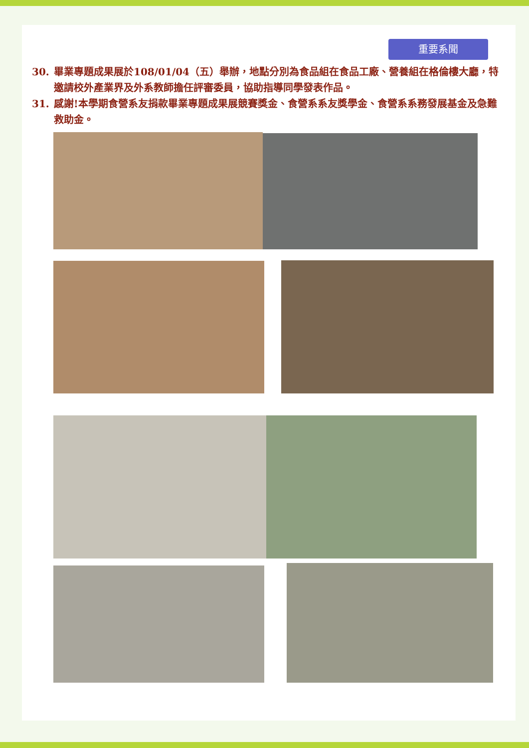重要系聞
30. 畢業專題成果展於108/01/04（五）舉辦，地點分別為食品組在食品工廠、營養組在格倫樓大廳，特邀請校外產業界及外系教師擔任評審委員，協助指導同學發表作品。
31. 感謝!本學期食營系友捐款畢業專題成果展競賽獎金、食營系系友獎學金、食營系系務發展基金及急難救助金。